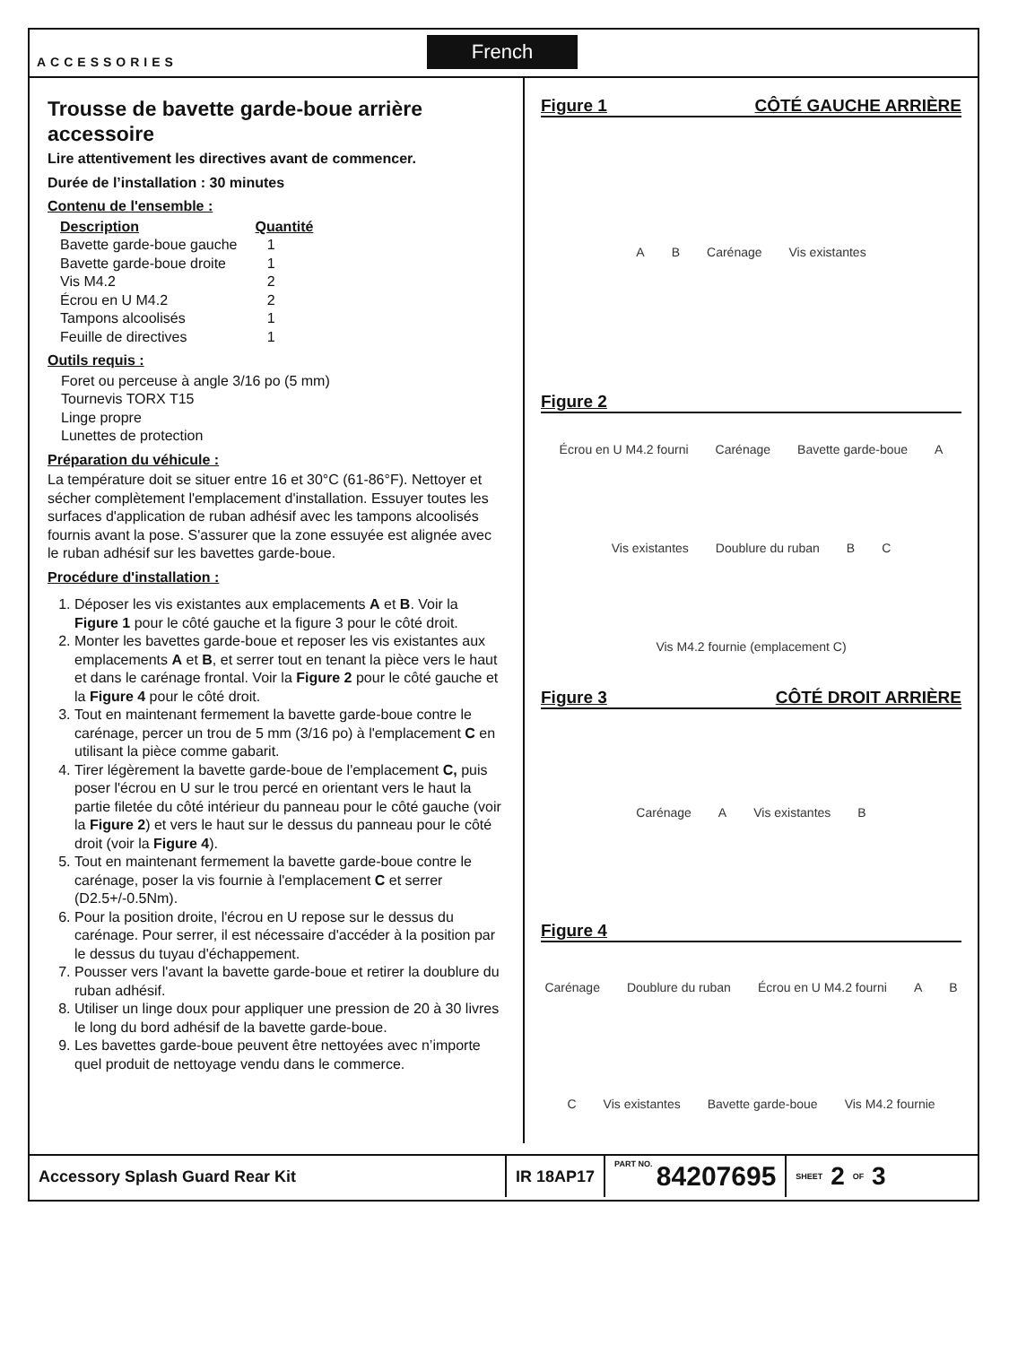ACCESSORIES
French
Trousse de bavette garde-boue arrière accessoire
Lire attentivement les directives avant de commencer.
Durée de l’installation : 30 minutes
Contenu de l'ensemble :
| Description | Quantité |
| --- | --- |
| Bavette garde-boue gauche | 1 |
| Bavette garde-boue droite | 1 |
| Vis M4.2 | 2 |
| Écrou en U M4.2 | 2 |
| Tampons alcoolisés | 1 |
| Feuille de directives | 1 |
Outils requis :
Foret ou perceuse à angle 3/16 po (5 mm)
Tournevis TORX T15
Linge propre
Lunettes de protection
Préparation du véhicule :
La température doit se situer entre 16 et 30°C (61-86°F). Nettoyer et sécher complètement l'emplacement d'installation. Essuyer toutes les surfaces d'application de ruban adhésif avec les tampons alcoolisés fournis avant la pose. S'assurer que la zone essuyée est alignée avec le ruban adhésif sur les bavettes garde-boue.
Procédure d'installation :
1. Déposer les vis existantes aux emplacements A et B. Voir la Figure 1 pour le côté gauche et la figure 3 pour le côté droit.
2. Monter les bavettes garde-boue et reposer les vis existantes aux emplacements A et B, et serrer tout en tenant la pièce vers le haut et dans le carénage frontal. Voir la Figure 2 pour le côté gauche et la Figure 4 pour le côté droit.
3. Tout en maintenant fermement la bavette garde-boue contre le carénage, percer un trou de 5 mm (3/16 po) à l'emplacement C en utilisant la pièce comme gabarit.
4. Tirer légèrement la bavette garde-boue de l'emplacement C, puis poser l'écrou en U sur le trou percé en orientant vers le haut la partie filetée du côté intérieur du panneau pour le côté gauche (voir la Figure 2) et vers le haut sur le dessus du panneau pour le côté droit (voir la Figure 4).
5. Tout en maintenant fermement la bavette garde-boue contre le carénage, poser la vis fournie à l'emplacement C et serrer (D2.5+/-0.5Nm).
6. Pour la position droite, l'écrou en U repose sur le dessus du carénage. Pour serrer, il est nécessaire d'accéder à la position par le dessus du tuyau d'échappement.
7. Pousser vers l'avant la bavette garde-boue et retirer la doublure du ruban adhésif.
8. Utiliser un linge doux pour appliquer une pression de 20 à 30 livres le long du bord adhésif de la bavette garde-boue.
9. Les bavettes garde-boue peuvent être nettoyées avec n’importe quel produit de nettoyage vendu dans le commerce.
Figure 1 CÔTÉ GAUCHE ARRIÈRE
A B Carénage Vis existantes
Figure 2
Écrou en U M4.2 fourni Carénage Bavette garde-boue A Vis existantes Doublure du ruban B C Vis M4.2 fournie (emplacement C)
Figure 3 CÔTÉ DROIT ARRIÈRE
Carénage A Vis existantes B
Figure 4
Carénage Doublure du ruban Écrou en U M4.2 fourni A B C Vis existantes Bavette garde-boue Vis M4.2 fournie
Accessory Splash Guard Rear Kit IR 18AP17
PART NO. 84207695
SHEET 2 OF 3